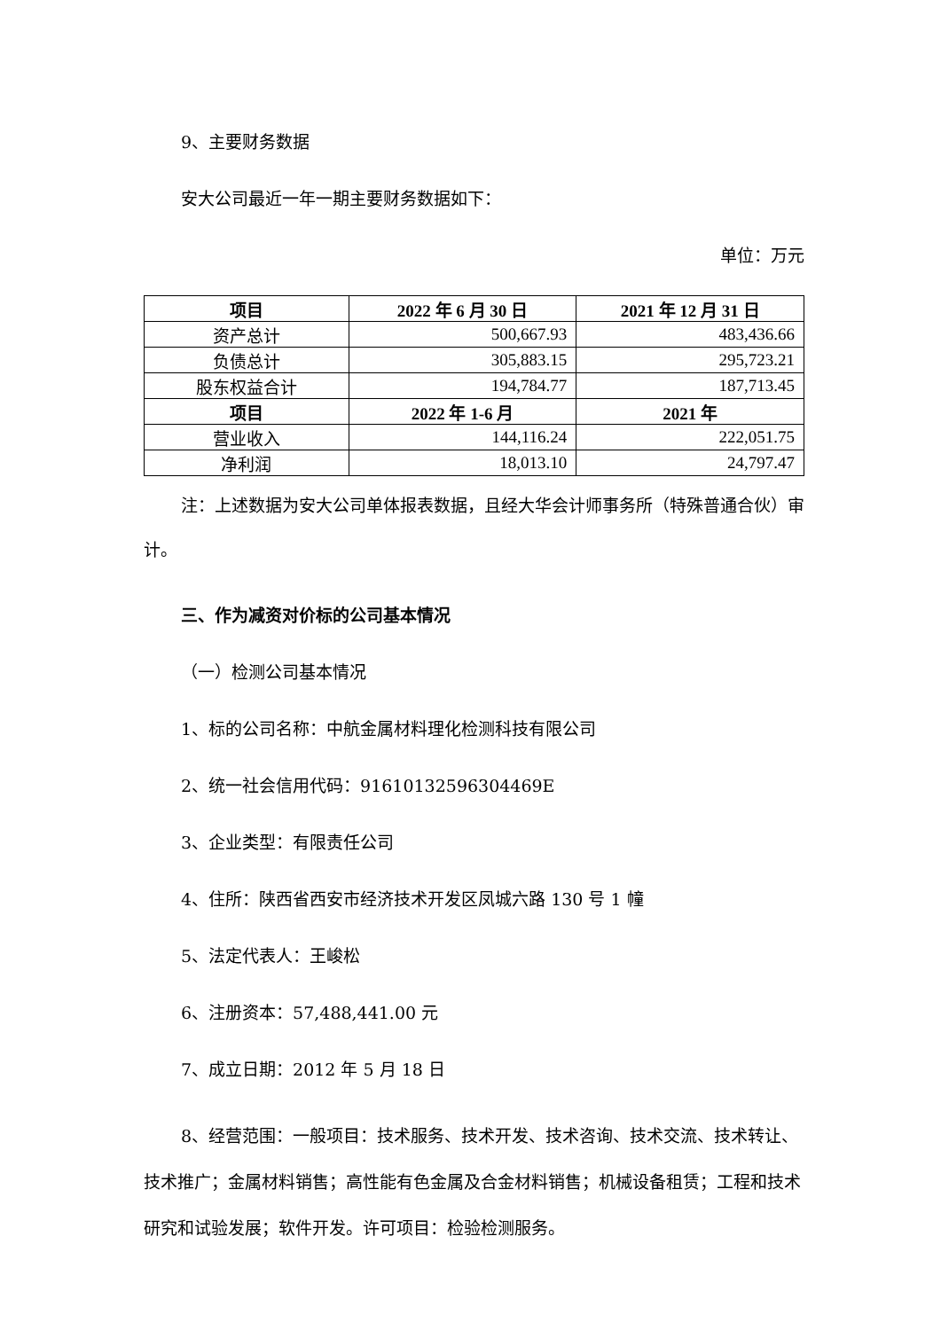9、主要财务数据
安大公司最近一年一期主要财务数据如下：
单位：万元
| 项目 | 2022 年 6 月 30 日 | 2021 年 12 月 31 日 |
| --- | --- | --- |
| 资产总计 | 500,667.93 | 483,436.66 |
| 负债总计 | 305,883.15 | 295,723.21 |
| 股东权益合计 | 194,784.77 | 187,713.45 |
| 项目 | 2022 年 1-6 月 | 2021 年 |
| 营业收入 | 144,116.24 | 222,051.75 |
| 净利润 | 18,013.10 | 24,797.47 |
注：上述数据为安大公司单体报表数据，且经大华会计师事务所（特殊普通合伙）审计。
三、作为减资对价标的公司基本情况
（一）检测公司基本情况
1、标的公司名称：中航金属材料理化检测科技有限公司
2、统一社会信用代码：91610132596304469E
3、企业类型：有限责任公司
4、住所：陕西省西安市经济技术开发区凤城六路 130 号 1 幢
5、法定代表人：王峻松
6、注册资本：57,488,441.00 元
7、成立日期：2012 年 5 月 18 日
8、经营范围：一般项目：技术服务、技术开发、技术咨询、技术交流、技术转让、技术推广；金属材料销售；高性能有色金属及合金材料销售；机械设备租赁；工程和技术研究和试验发展；软件开发。许可项目：检验检测服务。